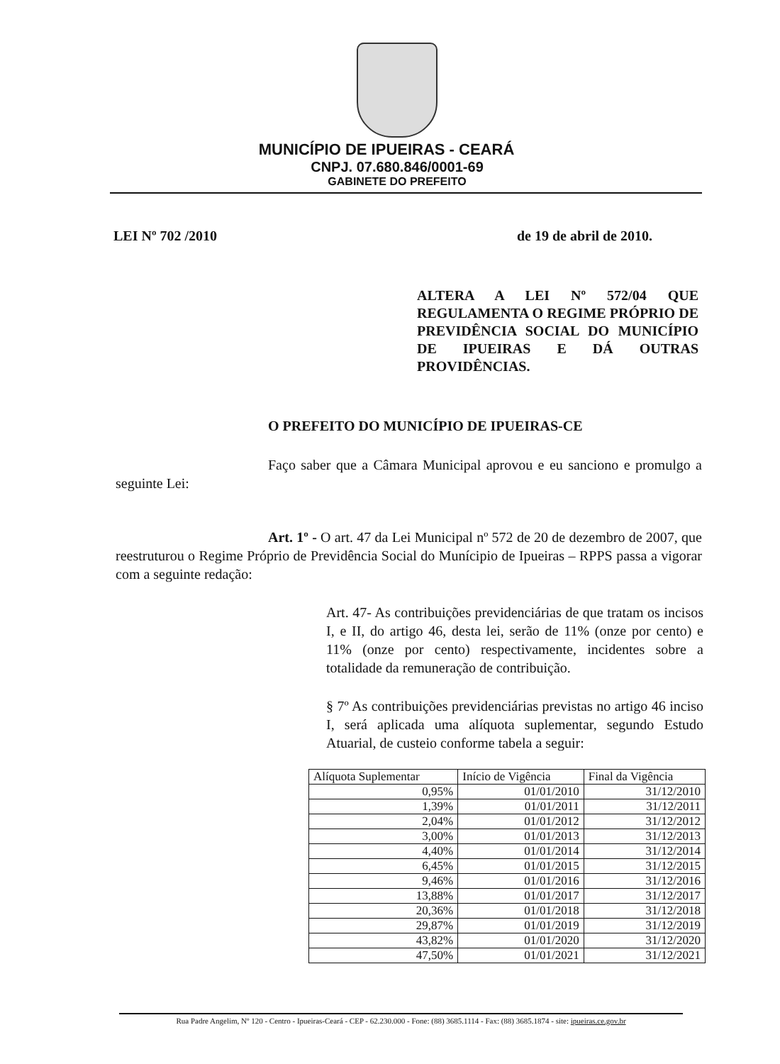MUNICÍPIO DE IPUEIRAS - CEARÁ
CNPJ. 07.680.846/0001-69
GABINETE DO PREFEITO
LEI Nº 702 /2010 de 19 de abril de 2010.
ALTERA A LEI Nº 572/04 QUE REGULAMENTA O REGIME PRÓPRIO DE PREVIDÊNCIA SOCIAL DO MUNICÍPIO DE IPUEIRAS E DÁ OUTRAS PROVIDÊNCIAS.
O PREFEITO DO MUNICÍPIO DE IPUEIRAS-CE
Faço saber que a Câmara Municipal aprovou e eu sanciono e promulgo a seguinte Lei:
Art. 1º - O art. 47 da Lei Municipal nº 572 de 20 de dezembro de 2007, que reestruturou o Regime Próprio de Previdência Social do Munícipio de Ipueiras – RPPS passa a vigorar com a seguinte redação:
Art. 47- As contribuições previdenciárias de que tratam os incisos I, e II, do artigo 46, desta lei, serão de 11% (onze por cento) e 11% (onze por cento) respectivamente, incidentes sobre a totalidade da remuneração de contribuição.
§ 7º As contribuições previdenciárias previstas no artigo 46 inciso I, será aplicada uma alíquota suplementar, segundo Estudo Atuarial, de custeio conforme tabela a seguir:
| Alíquota Suplementar | Início de Vigência | Final da Vigência |
| --- | --- | --- |
| 0,95% | 01/01/2010 | 31/12/2010 |
| 1,39% | 01/01/2011 | 31/12/2011 |
| 2,04% | 01/01/2012 | 31/12/2012 |
| 3,00% | 01/01/2013 | 31/12/2013 |
| 4,40% | 01/01/2014 | 31/12/2014 |
| 6,45% | 01/01/2015 | 31/12/2015 |
| 9,46% | 01/01/2016 | 31/12/2016 |
| 13,88% | 01/01/2017 | 31/12/2017 |
| 20,36% | 01/01/2018 | 31/12/2018 |
| 29,87% | 01/01/2019 | 31/12/2019 |
| 43,82% | 01/01/2020 | 31/12/2020 |
| 47,50% | 01/01/2021 | 31/12/2021 |
Rua Padre Angelim, Nº 120 - Centro - Ipueiras-Ceará - CEP - 62.230.000 - Fone: (88) 3685.1114 - Fax: (88) 3685.1874 - site: ipueiras.ce.gov.br